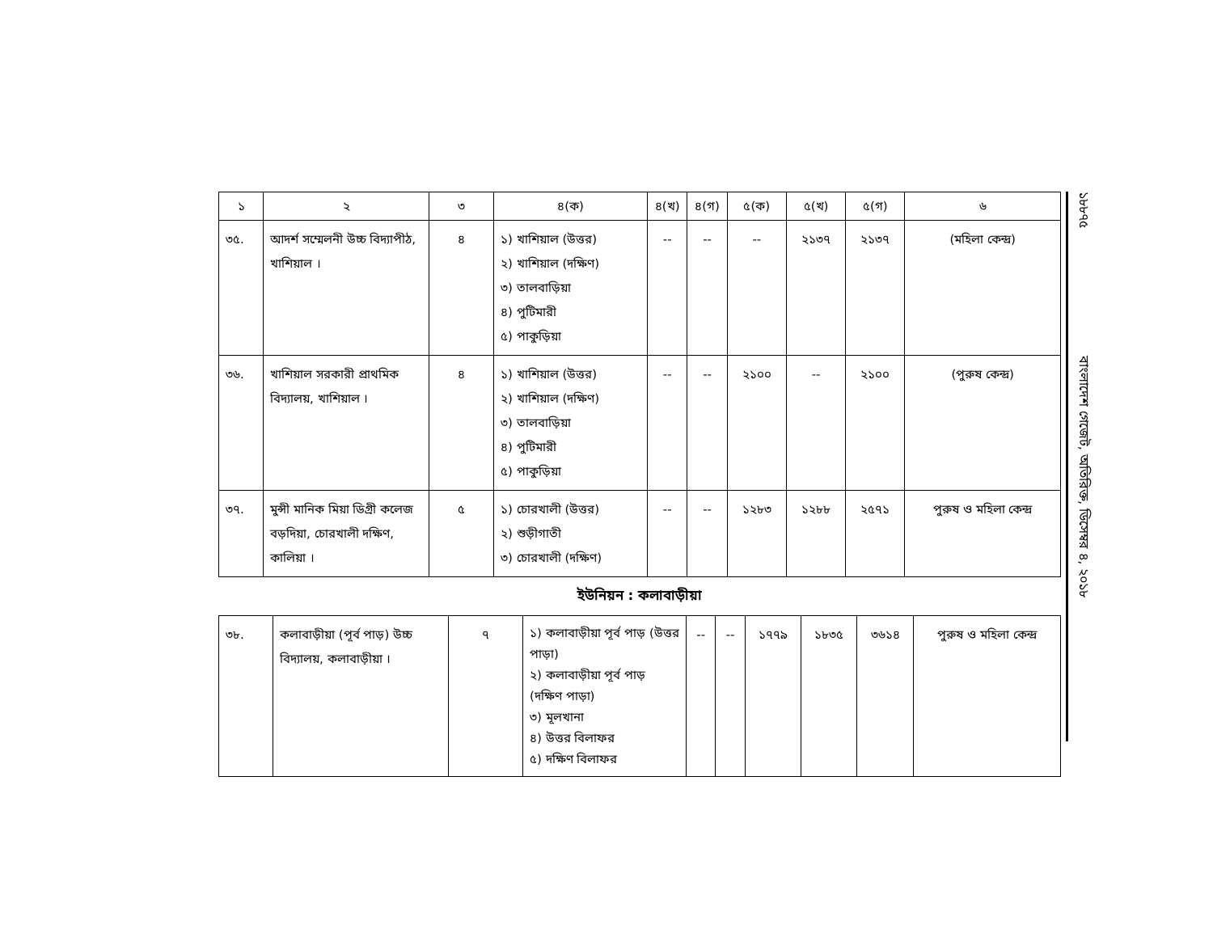| ১ | ২ | ৩ | ৪(ক) | ৪(খ) | ৪(গ) | ৫(ক) | ৫(খ) | ৫(গ) | ৬ |
| --- | --- | --- | --- | --- | --- | --- | --- | --- | --- |
| ৩৫. | আদর্শ সম্মেলনী উচ্চ বিদ্যাপীঠ, খাশিয়াল । | ৪ | ১) খাশিয়াল (উত্তর) ২) খাশিয়াল (দক্ষিণ) ৩) তালবাড়িয়া ৪) পুটিমারী ৫) পাকুড়িয়া | -- | -- | -- | ২১৩৭ | ২১৩৭ | (মহিলা কেন্দ্র) |
| ৩৬. | খাশিয়াল সরকারী প্রাথমিক বিদ্যালয়, খাশিয়াল । | ৪ | ১) খাশিয়াল (উত্তর) ২) খাশিয়াল (দক্ষিণ) ৩) তালবাড়িয়া ৪) পুটিমারী ৫) পাকুড়িয়া | -- | -- | ২১০০ | -- | ২১০০ | (পুরুষ কেন্দ্র) |
| ৩৭. | মুন্সী মানিক মিয়া ডিগ্রী কলেজ বড়দিয়া, চোরখালী দক্ষিণ, কালিয়া । | ৫ | ১) চোরখালী (উত্তর) ২) শুড়ীগাতী ৩) চোরখালী (দক্ষিণ) | -- | -- | ১২৮৩ | ১২৮৮ | ২৫৭১ | পুরুষ ও মহিলা কেন্দ্র |
ইউনিয়ন : কলাবাড়ীয়া
| ৩৮. | কলাবাড়ীয়া (পূর্ব পাড়) উচ্চ বিদ্যালয়, কলাবাড়ীয়া । | ৭ | ১) কলাবাড়ীয়া পূর্ব পাড় (উত্তর পাড়া) ২) কলাবাড়ীয়া পূর্ব পাড় (দক্ষিণ পাড়া) ৩) মূলখানা ৪) উত্তর বিলাফর ৫) দক্ষিণ বিলাফর | -- | -- | ১৭৭৯ | ১৮৩৫ | ৩৬১৪ | পুরুষ ও মহিলা কেন্দ্র |
১৮৮৭৫ বাংলাদেশ গেজেট, অতিরিক্ত, ডিসেম্বর ৪, ২০১৮